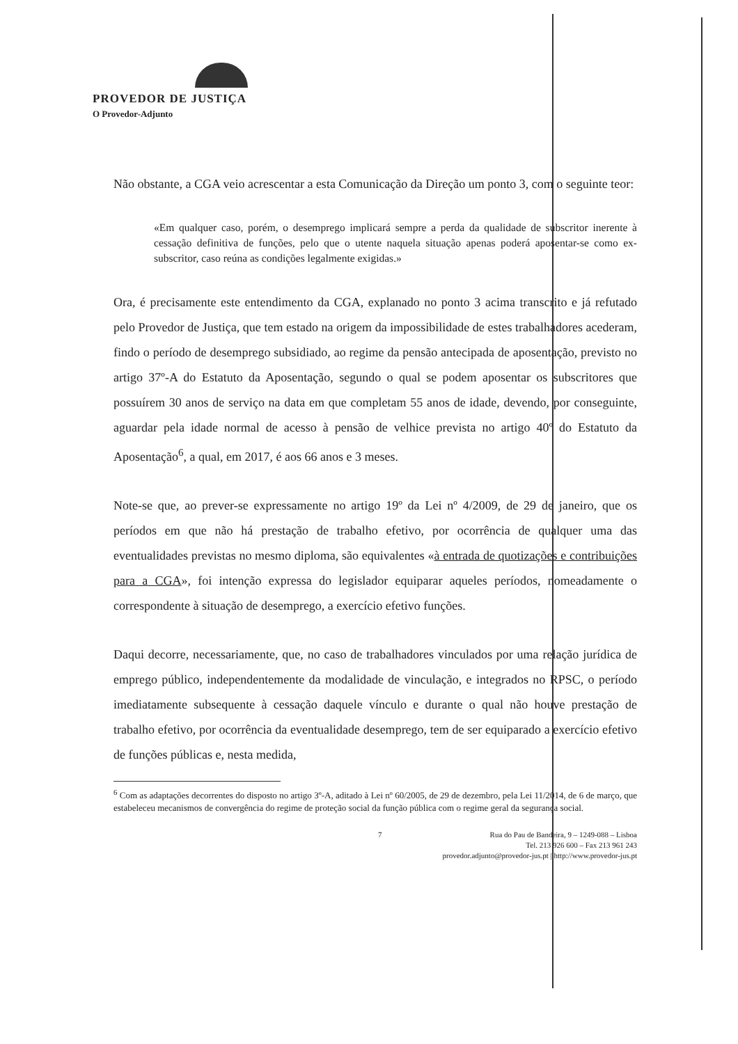PROVEDOR DE JUSTIÇA
O Provedor-Adjunto
Não obstante, a CGA veio acrescentar a esta Comunicação da Direção um ponto 3, com o seguinte teor:
«Em qualquer caso, porém, o desemprego implicará sempre a perda da qualidade de subscritor inerente à cessação definitiva de funções, pelo que o utente naquela situação apenas poderá aposentar-se como ex-subscritor, caso reúna as condições legalmente exigidas.»
Ora, é precisamente este entendimento da CGA, explanado no ponto 3 acima transcrito e já refutado pelo Provedor de Justiça, que tem estado na origem da impossibilidade de estes trabalhadores acederam, findo o período de desemprego subsidiado, ao regime da pensão antecipada de aposentação, previsto no artigo 37º-A do Estatuto da Aposentação, segundo o qual se podem aposentar os subscritores que possuírem 30 anos de serviço na data em que completam 55 anos de idade, devendo, por conseguinte, aguardar pela idade normal de acesso à pensão de velhice prevista no artigo 40º do Estatuto da Aposentação<sup>6</sup>, a qual, em 2017, é aos 66 anos e 3 meses.
Note-se que, ao prever-se expressamente no artigo 19º da Lei nº 4/2009, de 29 de janeiro, que os períodos em que não há prestação de trabalho efetivo, por ocorrência de qualquer uma das eventualidades previstas no mesmo diploma, são equivalentes «à entrada de quotizações e contribuições para a CGA», foi intenção expressa do legislador equiparar aqueles períodos, nomeadamente o correspondente à situação de desemprego, a exercício efetivo funções.
Daqui decorre, necessariamente, que, no caso de trabalhadores vinculados por uma relação jurídica de emprego público, independentemente da modalidade de vinculação, e integrados no RPSC, o período imediatamente subsequente à cessação daquele vínculo e durante o qual não houve prestação de trabalho efetivo, por ocorrência da eventualidade desemprego, tem de ser equiparado a exercício efetivo de funções públicas e, nesta medida,
<sup>6</sup> Com as adaptações decorrentes do disposto no artigo 3º-A, aditado à Lei nº 60/2005, de 29 de dezembro, pela Lei 11/2014, de 6 de março, que estabeleceu mecanismos de convergência do regime de proteção social da função pública com o regime geral da segurança social.
7 Rua do Pau de Bandeira, 9 – 1249-088 – Lisboa
Tel. 213 926 600 – Fax 213 961 243
provedor.adjunto@provedor-jus.pt | http://www.provedor-jus.pt